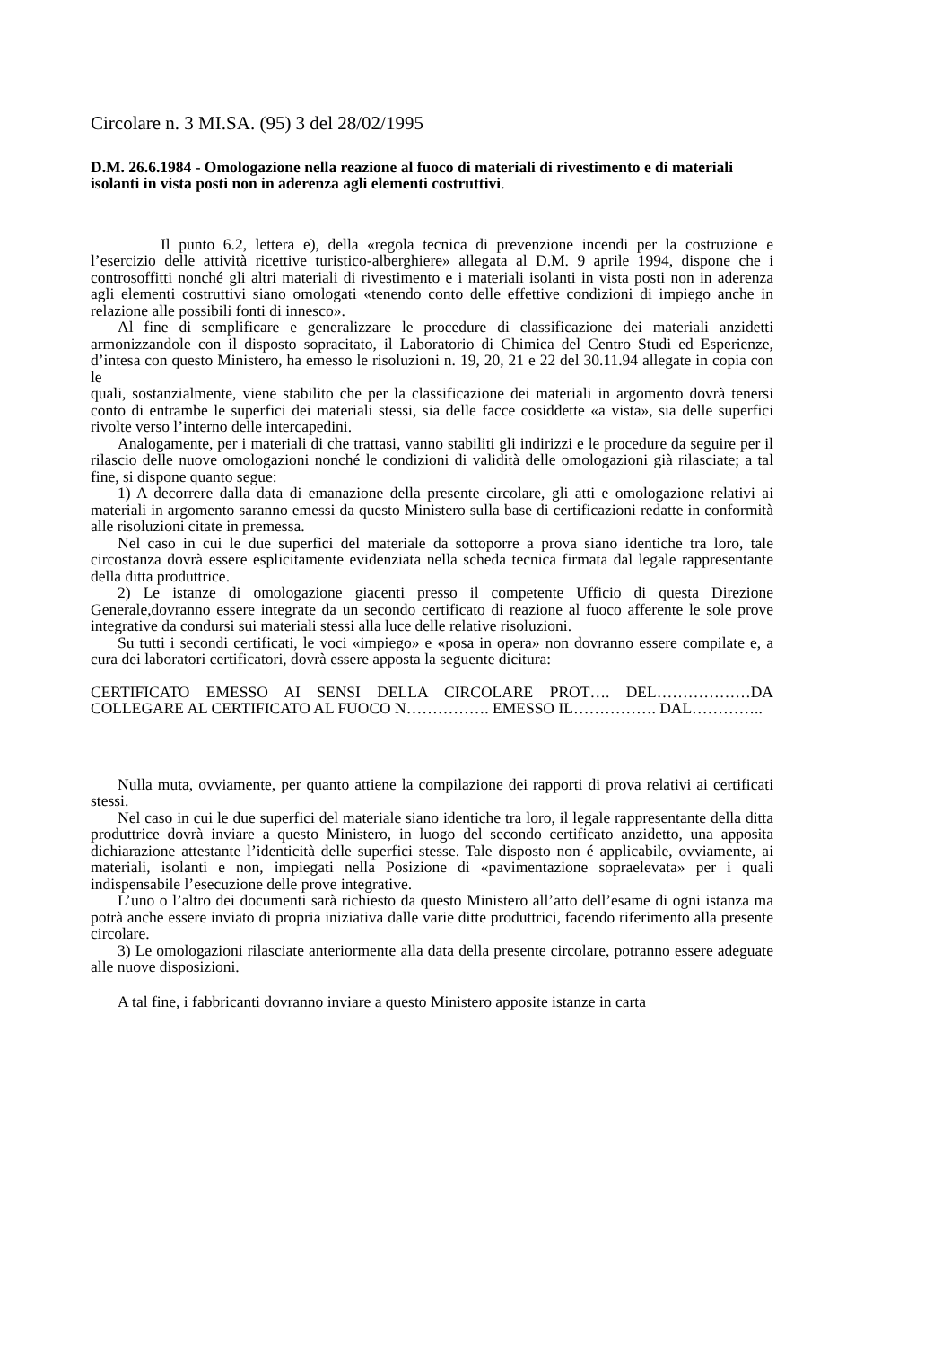Circolare n. 3 MI.SA. (95) 3 del 28/02/1995
D.M. 26.6.1984 - Omologazione nella reazione al fuoco di materiali di rivestimento e di materiali isolanti in vista posti non in aderenza agli elementi costruttivi.
Il punto 6.2, lettera e), della «regola tecnica di prevenzione incendi per la costruzione e l’esercizio delle attività ricettive turistico-alberghiere» allegata al D.M. 9 aprile 1994, dispone che i controsoffitti nonché gli altri materiali di rivestimento e i materiali isolanti in vista posti non in aderenza agli elementi costruttivi siano omologati «tenendo conto delle effettive condizioni di impiego anche in relazione alle possibili fonti di innesco».
Al fine di semplificare e generalizzare le procedure di classificazione dei materiali anzidetti armonizzandole con il disposto sopracitato, il Laboratorio di Chimica del Centro Studi ed Esperienze, d’intesa con questo Ministero, ha emesso le risoluzioni n. 19, 20, 21 e 22 del 30.11.94 allegate in copia con le
quali, sostanzialmente, viene stabilito che per la classificazione dei materiali in argomento dovrà tenersi conto di entrambe le superfici dei materiali stessi, sia delle facce cosiddette «a vista», sia delle superfici rivolte verso l’interno delle intercapedini.
Analogamente, per i materiali di che trattasi, vanno stabiliti gli indirizzi e le procedure da seguire per il rilascio delle nuove omologazioni nonché le condizioni di validità delle omologazioni già rilasciate; a tal fine, si dispone quanto segue:
1) A decorrere dalla data di emanazione della presente circolare, gli atti e omologazione relativi ai materiali in argomento saranno emessi da questo Ministero sulla base di certificazioni redatte in conformità alle risoluzioni citate in premessa.
Nel caso in cui le due superfici del materiale da sottoporre a prova siano identiche tra loro, tale circostanza dovrà essere esplicitamente evidenziata nella scheda tecnica firmata dal legale rappresentante della ditta produttrice.
2) Le istanze di omologazione giacenti presso il competente Ufficio di questa Direzione Generale,dovranno essere integrate da un secondo certificato di reazione al fuoco afferente le sole prove integrative da condursi sui materiali stessi alla luce delle relative risoluzioni.
Su tutti i secondi certificati, le voci «impiego» e «posa in opera» non dovranno essere compilate e, a cura dei laboratori certificatori, dovrà essere apposta la seguente dicitura:
CERTIFICATO EMESSO AI SENSI DELLA CIRCOLARE PROT…. DEL………………DA COLLEGARE AL CERTIFICATO AL FUOCO N……………. EMESSO IL……………. DAL…………..
Nulla muta, ovviamente, per quanto attiene la compilazione dei rapporti di prova relativi ai certificati stessi.
Nel caso in cui le due superfici del materiale siano identiche tra loro, il legale rappresentante della ditta produttrice dovrà inviare a questo Ministero, in luogo del secondo certificato anzidetto, una apposita dichiarazione attestante l’identicità delle superfici stesse. Tale disposto non é applicabile, ovviamente, ai materiali, isolanti e non, impiegati nella Posizione di «pavimentazione sopraelevata» per i quali indispensabile l’esecuzione delle prove integrative.
L’uno o l’altro dei documenti sarà richiesto da questo Ministero all’atto dell’esame di ogni istanza ma potrà anche essere inviato di propria iniziativa dalle varie ditte produttrici, facendo riferimento alla presente circolare.
3) Le omologazioni rilasciate anteriormente alla data della presente circolare, potranno essere adeguate alle nuove disposizioni.
A tal fine, i fabbricanti dovranno inviare a questo Ministero apposite istanze in carta